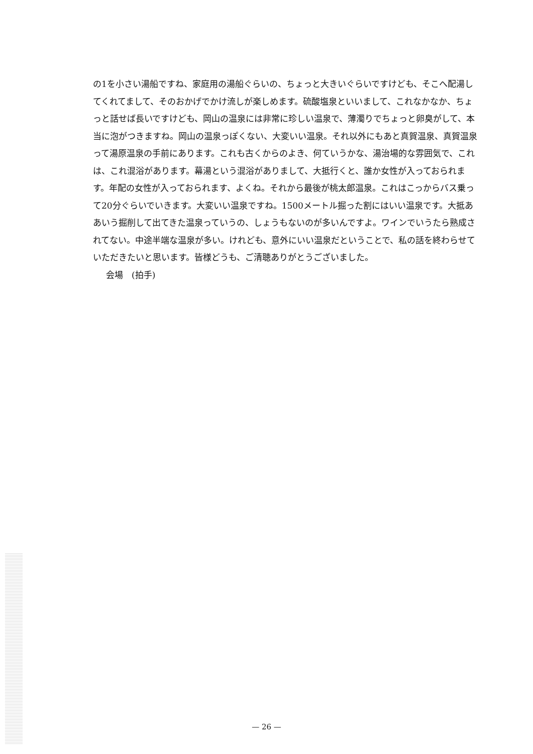の1を小さい湯船ですね、家庭用の湯船ぐらいの、ちょっと大きいぐらいですけども、そこへ配湯してくれてまして、そのおかげでかけ流しが楽しめます。硫酸塩泉といいまして、これなかなか、ちょっと話せば長いですけども、岡山の温泉には非常に珍しい温泉で、薄濁りでちょっと卵臭がして、本当に泡がつきますね。岡山の温泉っぽくない、大変いい温泉。それ以外にもあと真賀温泉、真賀温泉って湯原温泉の手前にあります。これも古くからのよき、何ていうかな、湯治場的な雰囲気で、これは、これ混浴があります。幕湯という混浴がありまして、大抵行くと、誰か女性が入っておられます。年配の女性が入っておられます、よくね。それから最後が桃太郎温泉。これはこっからバス乗って20分ぐらいでいきます。大変いい温泉ですね。1500メートル掘った割にはいい温泉です。大抵ああいう掘削して出てきた温泉っていうの、しょうもないのが多いんですよ。ワインでいうたら熟成されてない。中途半端な温泉が多い。けれども、意外にいい温泉だということで、私の話を終わらせていただきたいと思います。皆様どうも、ご清聴ありがとうございました。
会場　(拍手)
— 26 —